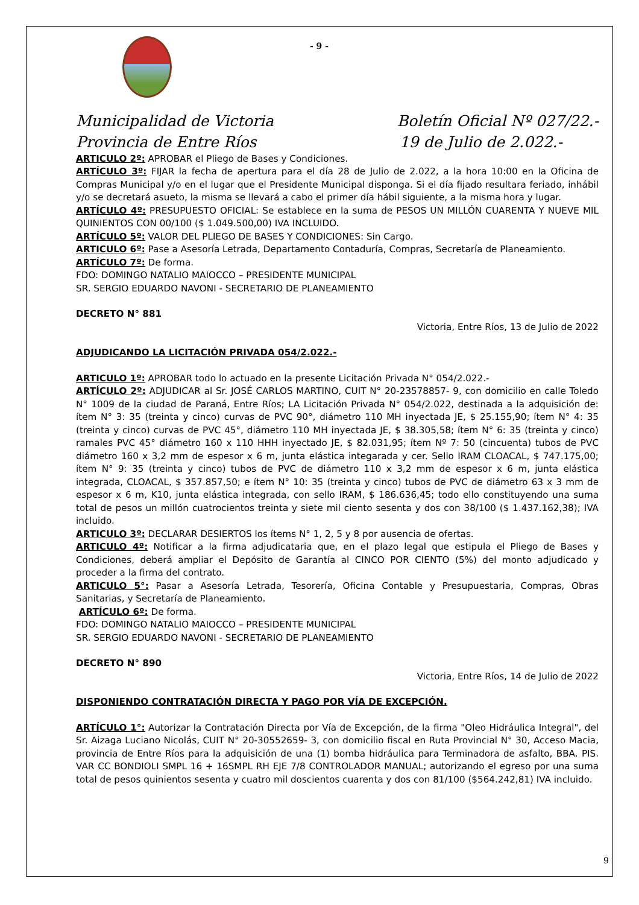- 9 -
Municipalidad de Victoria Boletín Oficial Nº 027/22.-
Provincia de Entre Ríos 19 de Julio de 2.022.-
ARTICULO 2º: APROBAR el Pliego de Bases y Condiciones.
ARTÍCULO 3º: FIJAR la fecha de apertura para el día 28 de Julio de 2.022, a la hora 10:00 en la Oficina de Compras Municipal y/o en el lugar que el Presidente Municipal disponga. Si el día fijado resultara feriado, inhábil y/o se decretará asueto, la misma se llevará a cabo el primer día hábil siguiente, a la misma hora y lugar.
ARTÍCULO 4º: PRESUPUESTO OFICIAL: Se establece en la suma de PESOS UN MILLÓN CUARENTA Y NUEVE MIL QUINIENTOS CON 00/100 ($ 1.049.500,00) IVA INCLUIDO.
ARTÍCULO 5º: VALOR DEL PLIEGO DE BASES Y CONDICIONES: Sin Cargo.
ARTICULO 6º: Pase a Asesoría Letrada, Departamento Contaduría, Compras, Secretaría de Planeamiento.
ARTÍCULO 7º: De forma.
FDO: DOMINGO NATALIO MAIOCCO – PRESIDENTE MUNICIPAL
SR. SERGIO EDUARDO NAVONI - SECRETARIO DE PLANEAMIENTO
DECRETO N° 881
Victoria, Entre Ríos, 13 de Julio de 2022
ADJUDICANDO LA LICITACIÓN PRIVADA 054/2.022.-
ARTICULO 1º: APROBAR todo lo actuado en la presente Licitación Privada N° 054/2.022.-
ARTÍCULO 2º: ADJUDICAR al Sr. JOSÉ CARLOS MARTINO, CUIT N° 20-23578857- 9, con domicilio en calle Toledo N° 1009 de la ciudad de Paraná, Entre Ríos; LA Licitación Privada N° 054/2.022, destinada a la adquisición de: ítem N° 3: 35 (treinta y cinco) curvas de PVC 90°, diámetro 110 MH inyectada JE, $ 25.155,90; ítem N° 4: 35 (treinta y cinco) curvas de PVC 45°, diámetro 110 MH inyectada JE, $ 38.305,58; ítem N° 6: 35 (treinta y cinco) ramales PVC 45° diámetro 160 x 110 HHH inyectado JE, $ 82.031,95; ítem Nº 7: 50 (cincuenta) tubos de PVC diámetro 160 x 3,2 mm de espesor x 6 m, junta elástica integarada y cer. Sello IRAM CLOACAL, $ 747.175,00; ítem N° 9: 35 (treinta y cinco) tubos de PVC de diámetro 110 x 3,2 mm de espesor x 6 m, junta elástica integrada, CLOACAL, $ 357.857,50; e ítem N° 10: 35 (treinta y cinco) tubos de PVC de diámetro 63 x 3 mm de espesor x 6 m, K10, junta elástica integrada, con sello IRAM, $ 186.636,45; todo ello constituyendo una suma total de pesos un millón cuatrocientos treinta y siete mil ciento sesenta y dos con 38/100 ($ 1.437.162,38); IVA incluido.
ARTICULO 3º: DECLARAR DESIERTOS los ítems N° 1, 2, 5 y 8 por ausencia de ofertas.
ARTICULO 4º: Notificar a la firma adjudicataria que, en el plazo legal que estipula el Pliego de Bases y Condiciones, deberá ampliar el Depósito de Garantía al CINCO POR CIENTO (5%) del monto adjudicado y proceder a la firma del contrato.
ARTICULO 5°: Pasar a Asesoría Letrada, Tesorería, Oficina Contable y Presupuestaria, Compras, Obras Sanitarias, y Secretaría de Planeamiento.
ARTÍCULO 6º: De forma.
FDO: DOMINGO NATALIO MAIOCCO – PRESIDENTE MUNICIPAL
SR. SERGIO EDUARDO NAVONI - SECRETARIO DE PLANEAMIENTO
DECRETO N° 890
Victoria, Entre Ríos, 14 de Julio de 2022
DISPONIENDO CONTRATACIÓN DIRECTA Y PAGO POR VÍA DE EXCEPCIÓN.
ARTÍCULO 1°: Autorizar la Contratación Directa por Vía de Excepción, de la firma "Oleo Hidráulica Integral", del Sr. Aizaga Luciano Nicolás, CUIT N° 20-30552659- 3, con domicilio fiscal en Ruta Provincial N° 30, Acceso Macia, provincia de Entre Ríos para la adquisición de una (1) bomba hidráulica para Terminadora de asfalto, BBA. PIS. VAR CC BONDIOLI SMPL 16 + 16SMPL RH EJE 7/8 CONTROLADOR MANUAL; autorizando el egreso por una suma total de pesos quinientos sesenta y cuatro mil doscientos cuarenta y dos con 81/100 ($564.242,81) IVA incluido.
9